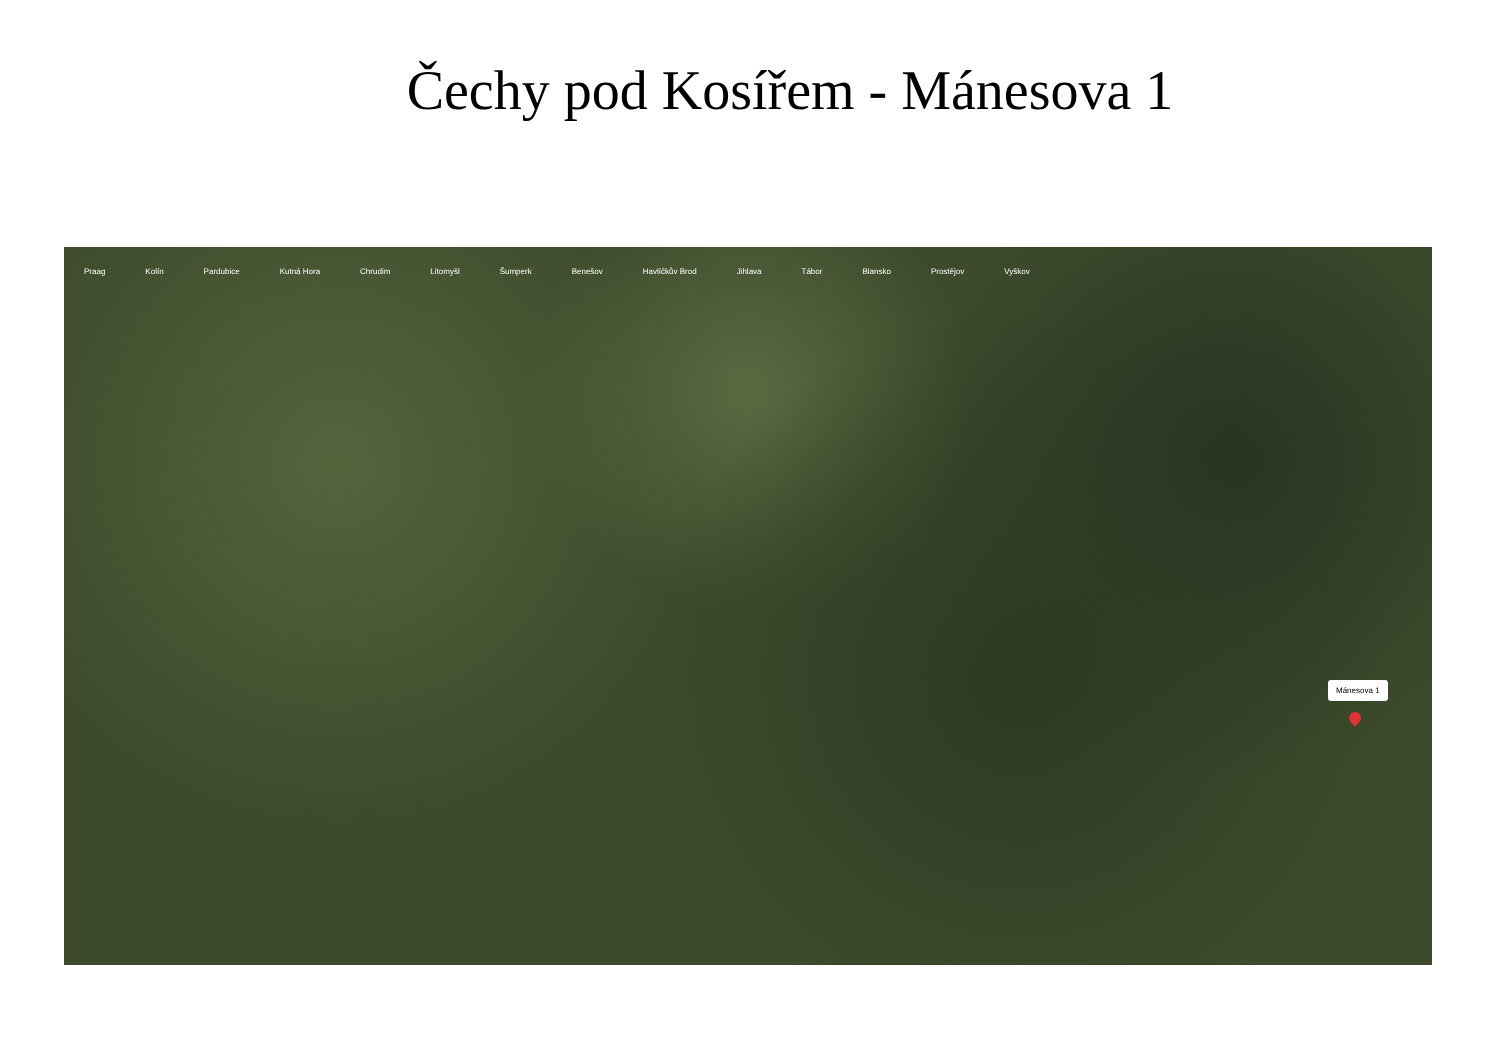Čechy pod Kosířem - Mánesova 1
Praag Kolín Pardubice Kutná Hora Chrudim Litomyšl Šumperk Benešov Havlíčkův Brod Jihlava Tábor Blansko Prostějov Vyškov
Mánesova 1